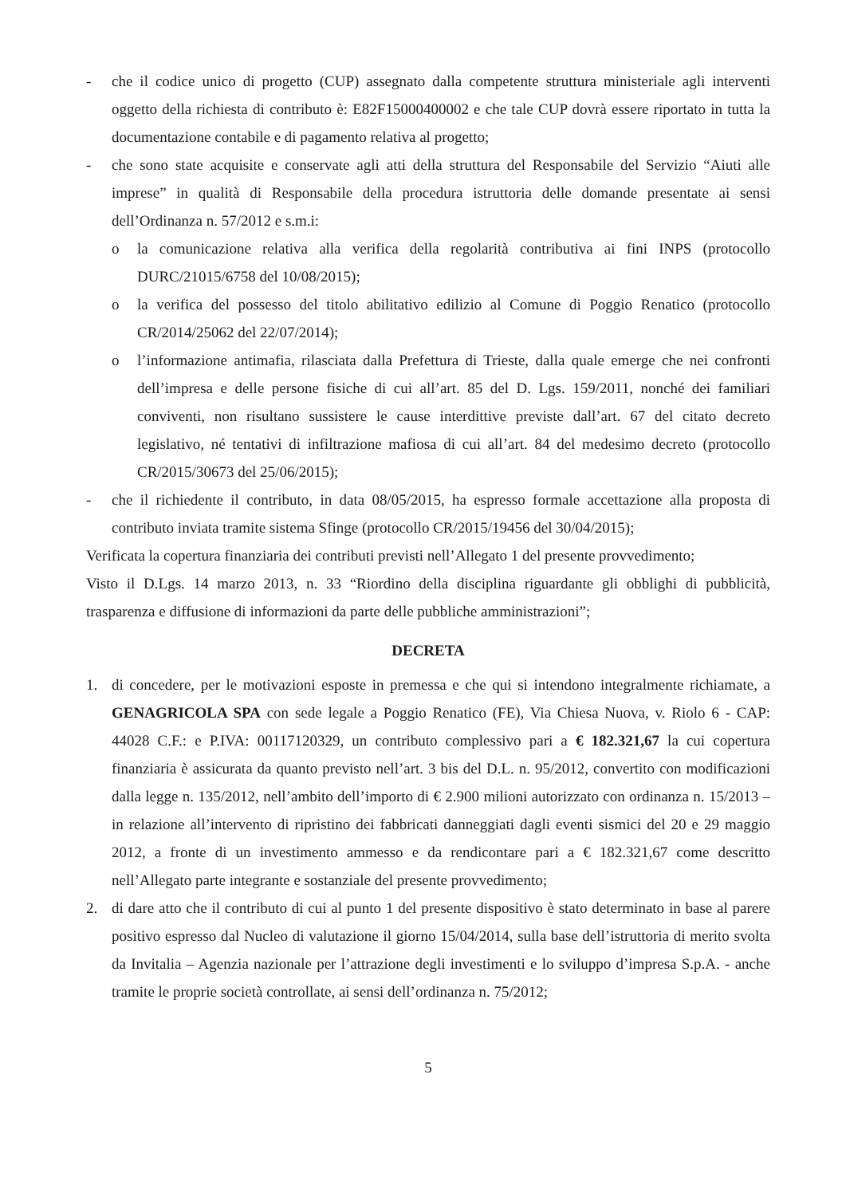- che il codice unico di progetto (CUP) assegnato dalla competente struttura ministeriale agli interventi oggetto della richiesta di contributo è: E82F15000400002 e che tale CUP dovrà essere riportato in tutta la documentazione contabile e di pagamento relativa al progetto;
- che sono state acquisite e conservate agli atti della struttura del Responsabile del Servizio “Aiuti alle imprese” in qualità di Responsabile della procedura istruttoria delle domande presentate ai sensi dell’Ordinanza n. 57/2012 e s.m.i:
o la comunicazione relativa alla verifica della regolarità contributiva ai fini INPS (protocollo DURC/21015/6758 del 10/08/2015);
o la verifica del possesso del titolo abilitativo edilizio al Comune di Poggio Renatico (protocollo CR/2014/25062 del 22/07/2014);
o l’informazione antimafia, rilasciata dalla Prefettura di Trieste, dalla quale emerge che nei confronti dell’impresa e delle persone fisiche di cui all’art. 85 del D. Lgs. 159/2011, nonché dei familiari conviventi, non risultano sussistere le cause interdittive previste dall’art. 67 del citato decreto legislativo, né tentativi di infiltrazione mafiosa di cui all’art. 84 del medesimo decreto (protocollo CR/2015/30673 del 25/06/2015);
- che il richiedente il contributo, in data 08/05/2015, ha espresso formale accettazione alla proposta di contributo inviata tramite sistema Sfinge (protocollo CR/2015/19456 del 30/04/2015);
Verificata la copertura finanziaria dei contributi previsti nell’Allegato 1 del presente provvedimento;
Visto il D.Lgs. 14 marzo 2013, n. 33 “Riordino della disciplina riguardante gli obblighi di pubblicità, trasparenza e diffusione di informazioni da parte delle pubbliche amministrazioni”;
DECRETA
1. di concedere, per le motivazioni esposte in premessa e che qui si intendono integralmente richiamate, a GENAGRICOLA SPA con sede legale a Poggio Renatico (FE), Via Chiesa Nuova, v. Riolo 6 - CAP: 44028 C.F.: e P.IVA: 00117120329, un contributo complessivo pari a € 182.321,67 la cui copertura finanziaria è assicurata da quanto previsto nell’art. 3 bis del D.L. n. 95/2012, convertito con modificazioni dalla legge n. 135/2012, nell’ambito dell’importo di € 2.900 milioni autorizzato con ordinanza n. 15/2013 – in relazione all’intervento di ripristino dei fabbricati danneggiati dagli eventi sismici del 20 e 29 maggio 2012, a fronte di un investimento ammesso e da rendicontare pari a € 182.321,67 come descritto nell’Allegato parte integrante e sostanziale del presente provvedimento;
2. di dare atto che il contributo di cui al punto 1 del presente dispositivo è stato determinato in base al parere positivo espresso dal Nucleo di valutazione il giorno 15/04/2014, sulla base dell’istruttoria di merito svolta da Invitalia – Agenzia nazionale per l’attrazione degli investimenti e lo sviluppo d’impresa S.p.A. - anche tramite le proprie società controllate, ai sensi dell’ordinanza n. 75/2012;
5